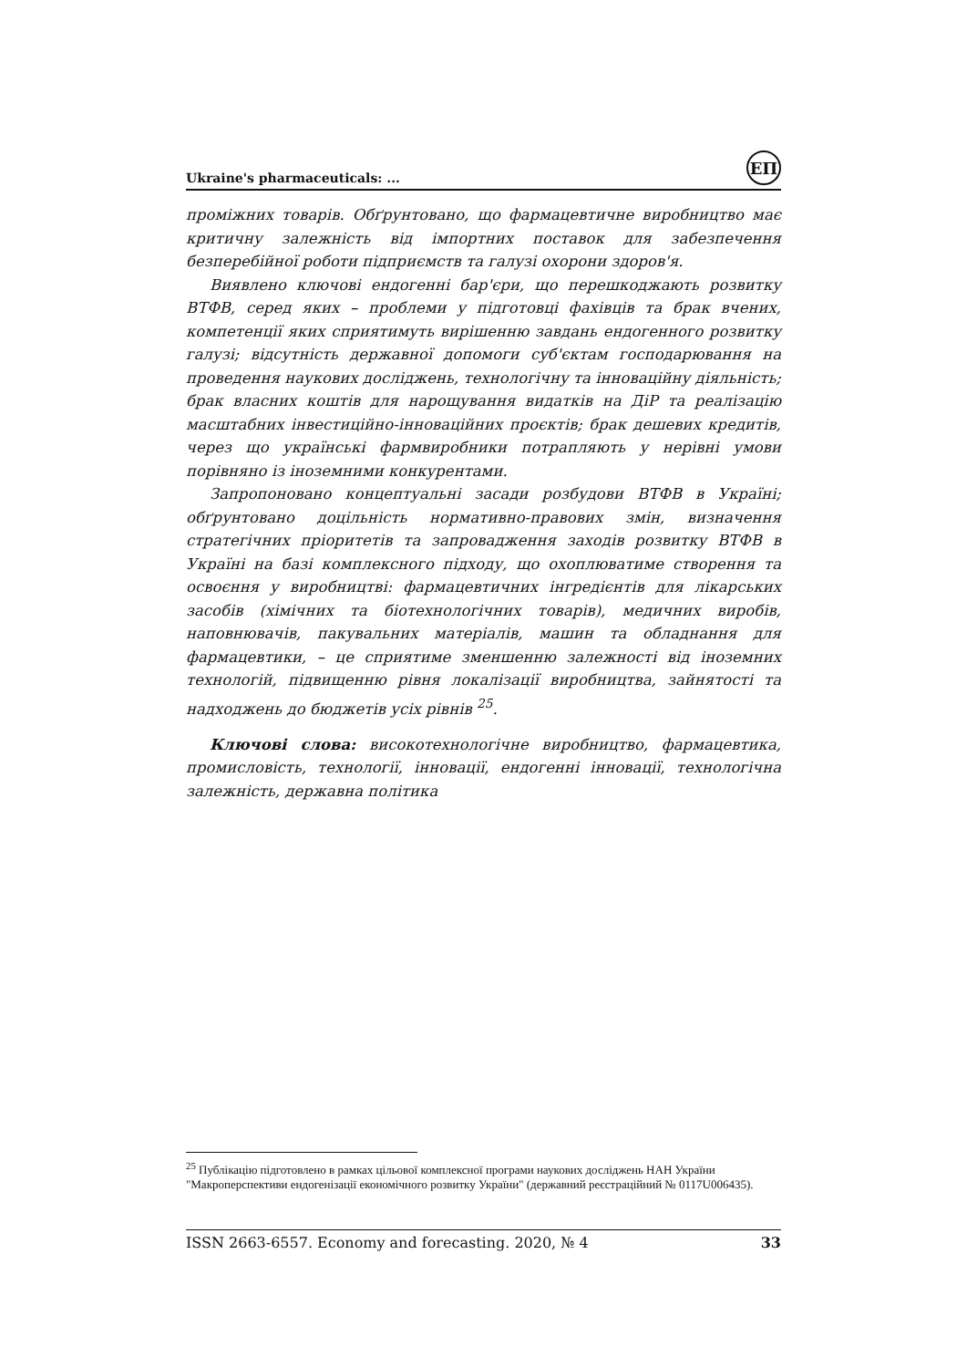Ukraine's pharmaceuticals: ...
ЕП
проміжних товарів. Обґрунтовано, що фармацевтичне виробництво має критичну залежність від імпортних поставок для забезпечення безперебійної роботи підприємств та галузі охорони здоров'я.
Виявлено ключові ендогенні бар'єри, що перешкоджають розвитку ВТФВ, серед яких – проблеми у підготовці фахівців та брак вчених, компетенції яких сприятимуть вирішенню завдань ендогенного розвитку галузі; відсутність державної допомоги суб'єктам господарювання на проведення наукових досліджень, технологічну та інноваційну діяльність; брак власних коштів для нарощування видатків на ДіР та реалізацію масштабних інвестиційно-інноваційних проєктів; брак дешевих кредитів, через що українські фармвиробники потрапляють у нерівні умови порівняно із іноземними конкурентами.
Запропоновано концептуальні засади розбудови ВТФВ в Україні; обґрунтовано доцільність нормативно-правових змін, визначення стратегічних пріоритетів та запровадження заходів розвитку ВТФВ в Україні на базі комплексного підходу, що охоплюватиме створення та освоєння у виробництві: фармацевтичних інгредієнтів для лікарських засобів (хімічних та біотехнологічних товарів), медичних виробів, наповнювачів, пакувальних матеріалів, машин та обладнання для фармацевтики, – це сприятиме зменшенню залежності від іноземних технологій, підвищенню рівня локалізації виробництва, зайнятості та надходжень до бюджетів усіх рівнів <sup>25</sup>.
Ключові слова: високотехнологічне виробництво, фармацевтика, промисловість, технології, інновації, ендогенні інновації, технологічна залежність, державна політика
<sup>25</sup> Публікацію підготовлено в рамках цільової комплексної програми наукових досліджень НАН України "Макроперспективи ендогенізації економічного розвитку України" (державний реєстраційний № 0117U006435).
ISSN 2663-6557. Economy and forecasting. 2020, № 4 33